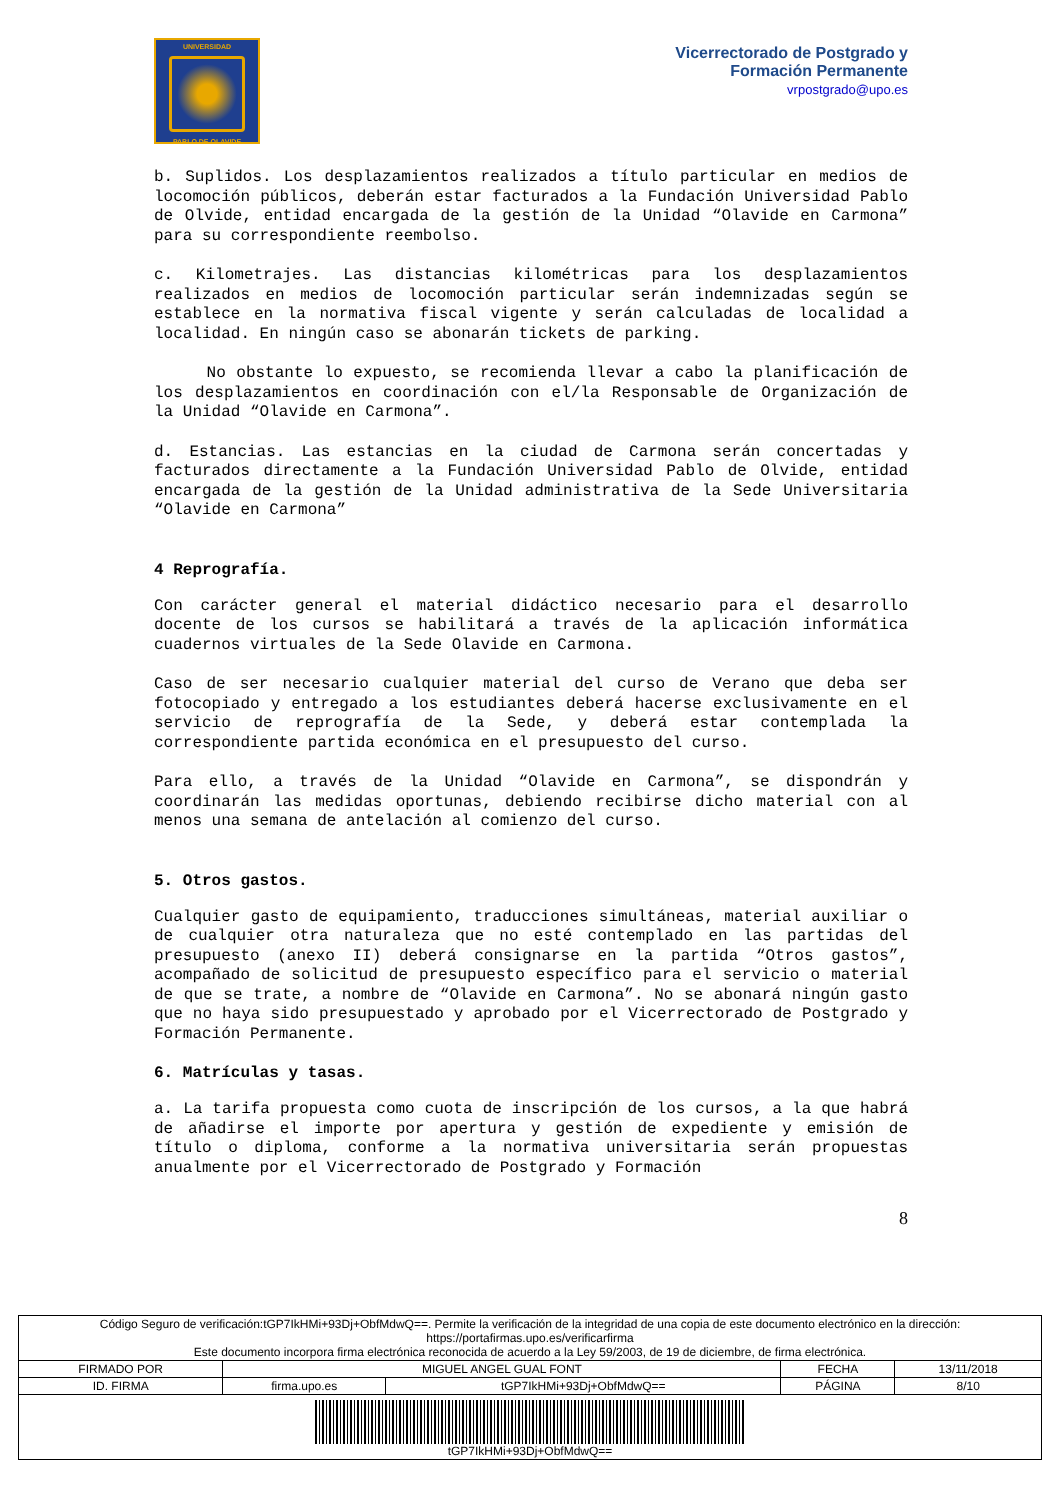UNIVERSIDAD
PABLO DE OLAVIDE
Vicerrectorado de Postgrado y
Formación Permanente
vrpostgrado@upo.es
b. Suplidos. Los desplazamientos realizados a título particular en medios de locomoción públicos, deberán estar facturados a la Fundación Universidad Pablo de Olvide, entidad encargada de la gestión de la Unidad “Olavide en Carmona” para su correspondiente reembolso.
c. Kilometrajes. Las distancias kilométricas para los desplazamientos realizados en medios de locomoción particular serán indemnizadas según se establece en la normativa fiscal vigente y serán calculadas de localidad a localidad. En ningún caso se abonarán tickets de parking.
No obstante lo expuesto, se recomienda llevar a cabo la planificación de los desplazamientos en coordinación con el/la Responsable de Organización de la Unidad “Olavide en Carmona”.
d. Estancias. Las estancias en la ciudad de Carmona serán concertadas y facturados directamente a la Fundación Universidad Pablo de Olvide, entidad encargada de la gestión de la Unidad administrativa de la Sede Universitaria “Olavide en Carmona”
4 Reprografía.
Con carácter general el material didáctico necesario para el desarrollo docente de los cursos se habilitará a través de la aplicación informática cuadernos virtuales de la Sede Olavide en Carmona.
Caso de ser necesario cualquier material del curso de Verano que deba ser fotocopiado y entregado a los estudiantes deberá hacerse exclusivamente en el servicio de reprografía de la Sede, y deberá estar contemplada la correspondiente partida económica en el presupuesto del curso.
Para ello, a través de la Unidad “Olavide en Carmona”, se dispondrán y coordinarán las medidas oportunas, debiendo recibirse dicho material con al menos una semana de antelación al comienzo del curso.
5. Otros gastos.
Cualquier gasto de equipamiento, traducciones simultáneas, material auxiliar o de cualquier otra naturaleza que no esté contemplado en las partidas del presupuesto (anexo II) deberá consignarse en la partida “Otros gastos”, acompañado de solicitud de presupuesto específico para el servicio o material de que se trate, a nombre de “Olavide en Carmona”. No se abonará ningún gasto que no haya sido presupuestado y aprobado por el Vicerrectorado de Postgrado y Formación Permanente.
6. Matrículas y tasas.
a. La tarifa propuesta como cuota de inscripción de los cursos, a la que habrá de añadirse el importe por apertura y gestión de expediente y emisión de título o diploma, conforme a la normativa universitaria serán propuestas anualmente por el Vicerrectorado de Postgrado y Formación
8
| Código Seguro de verificación:tGP7IkHMi+93Dj+ObfMdwQ==. Permite la verificación de la integridad de una copia de este documento electrónico en la dirección: https://portafirmas.upo.es/verificarfirma Este documento incorpora firma electrónica reconocida de acuerdo a la Ley 59/2003, de 19 de diciembre, de firma electrónica. | | | | |
| FIRMADO POR | MIGUEL ANGEL GUAL FONT | | FECHA | 13/11/2018 |
| ID. FIRMA | firma.upo.es | tGP7IkHMi+93Dj+ObfMdwQ== | PÁGINA | 8/10 |
| tGP7IkHMi+93Dj+ObfMdwQ== | | | | |